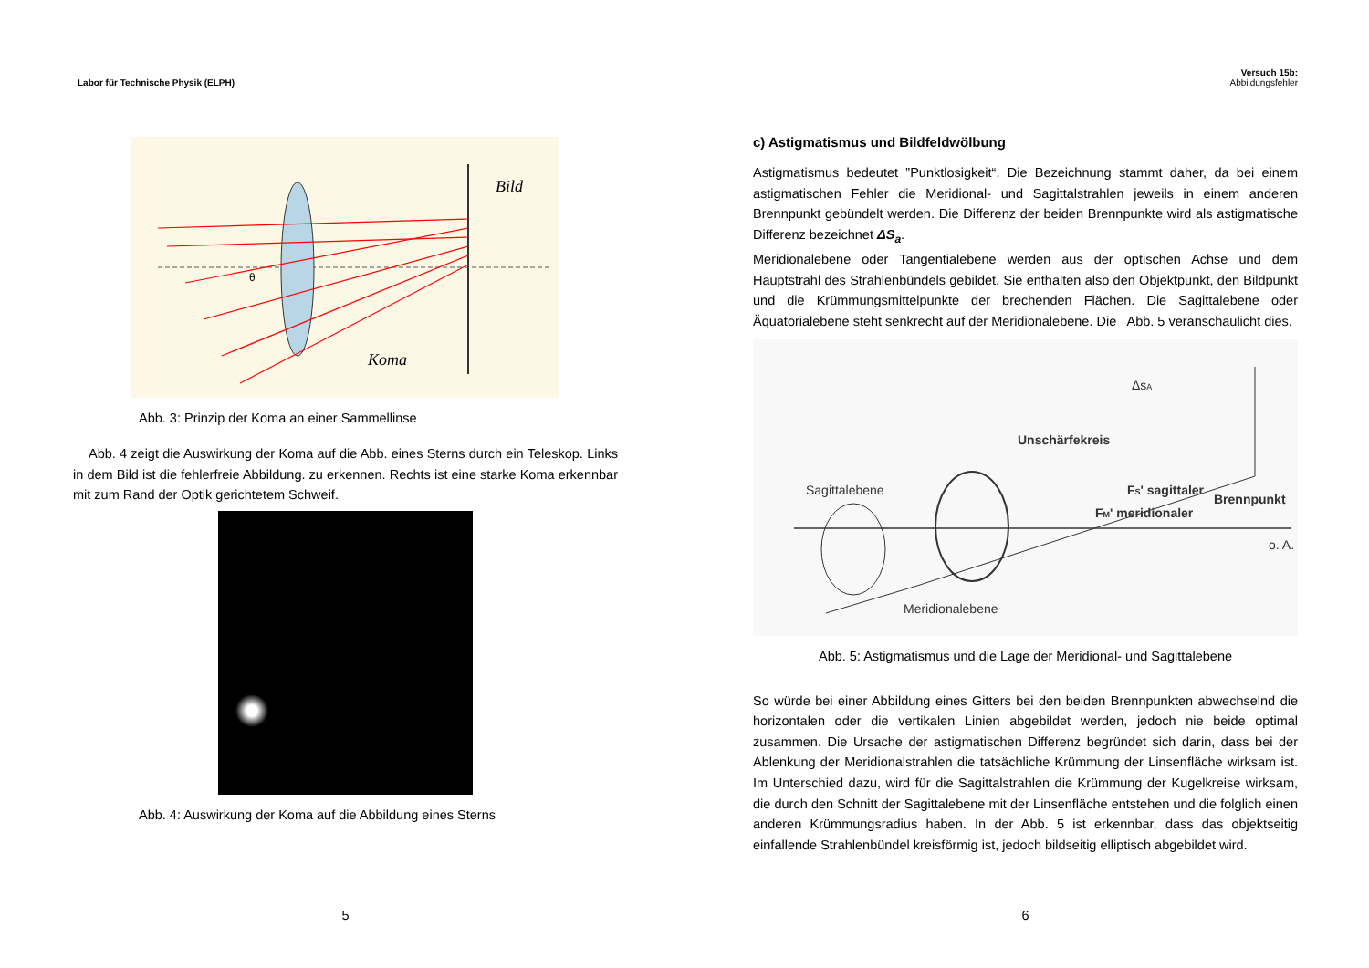Labor für Technische Physik (ELPH)
Bild
Koma
θ
Abb. 3: Prinzip der Koma an einer Sammellinse
Abb. 4 zeigt die Auswirkung der Koma auf die Abb. eines Sterns durch ein Teleskop. Links in dem Bild ist die fehlerfreie Abbildung. zu erkennen. Rechts ist eine starke Koma erkennbar mit zum Rand der Optik gerichtetem Schweif.
Abb. 4: Auswirkung der Koma auf die Abbildung eines Sterns
5
Versuch 15b:
Abbildungsfehler
c) Astigmatismus und Bildfeldwölbung
Astigmatismus bedeutet ”Punktlosigkeit“. Die Bezeichnung stammt daher, da bei einem astigmatischen Fehler die Meridional- und Sagittalstrahlen jeweils in einem anderen Brennpunkt gebündelt werden. Die Differenz der beiden Brennpunkte wird als astigmatische Differenz bezeichnet ΔS<sub>a</sub>.
Meridionalebene oder Tangentialebene werden aus der optischen Achse und dem Hauptstrahl des Strahlenbündels gebildet. Sie enthalten also den Objektpunkt, den Bildpunkt und die Krümmungsmittelpunkte der brechenden Flächen. Die Sagittalebene oder Äquatorialebene steht senkrecht auf der Meridionalebene. Die Abb. 5 veranschaulicht dies.
Unschärfekreis
FS' sagittaler
Brennpunkt
FM' meridionaler
Sagittalebene
Meridionalebene
o. A.
ΔsA
Abb. 5: Astigmatismus und die Lage der Meridional- und Sagittalebene
So würde bei einer Abbildung eines Gitters bei den beiden Brennpunkten abwechselnd die horizontalen oder die vertikalen Linien abgebildet werden, jedoch nie beide optimal zusammen. Die Ursache der astigmatischen Differenz begründet sich darin, dass bei der Ablenkung der Meridionalstrahlen die tatsächliche Krümmung der Linsenfläche wirksam ist. Im Unterschied dazu, wird für die Sagittalstrahlen die Krümmung der Kugelkreise wirksam, die durch den Schnitt der Sagittalebene mit der Linsenfläche entstehen und die folglich einen anderen Krümmungsradius haben. In der Abb. 5 ist erkennbar, dass das objektseitig einfallende Strahlenbündel kreisförmig ist, jedoch bildseitig elliptisch abgebildet wird.
6